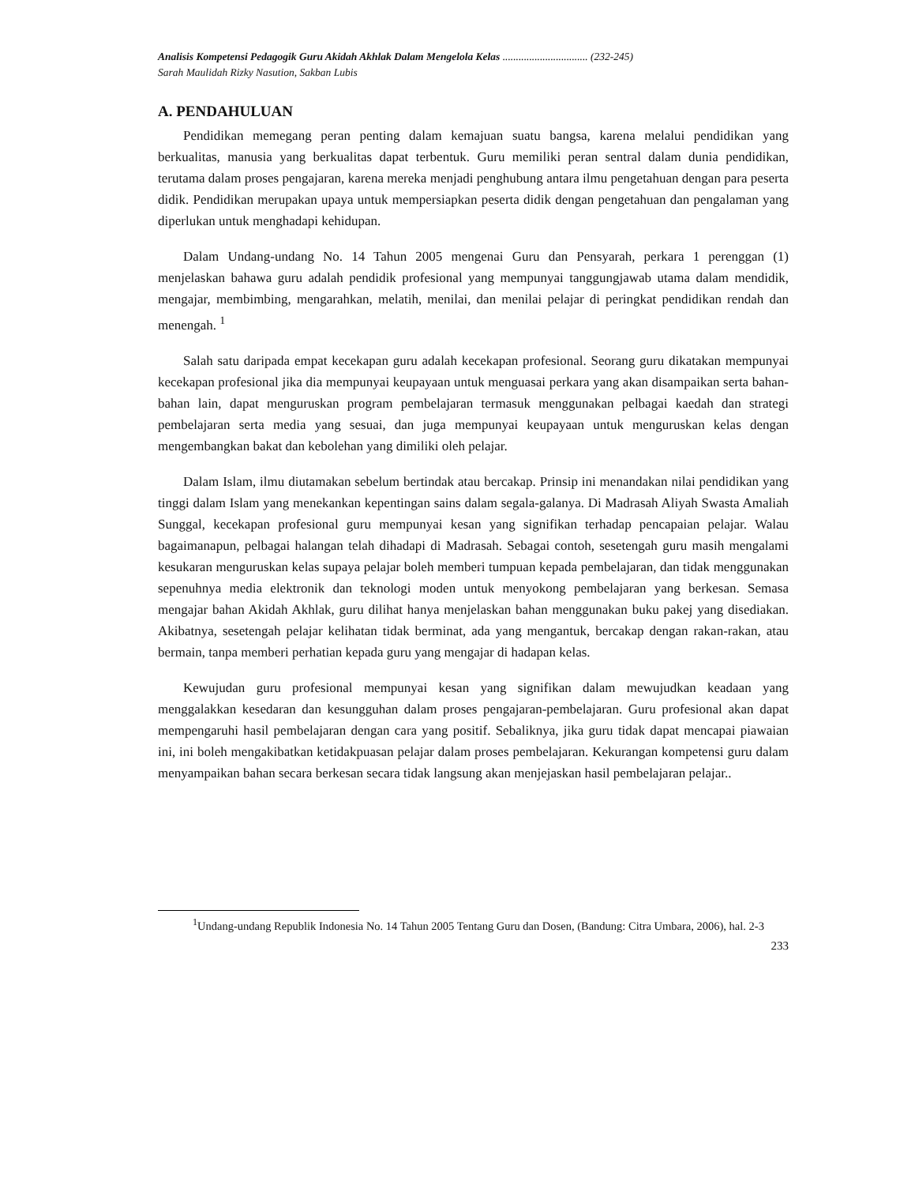Analisis Kompetensi Pedagogik Guru Akidah Akhlak Dalam Mengelola Kelas ................................ (232-245)
Sarah Maulidah Rizky Nasution, Sakban Lubis
A. PENDAHULUAN
Pendidikan memegang peran penting dalam kemajuan suatu bangsa, karena melalui pendidikan yang berkualitas, manusia yang berkualitas dapat terbentuk. Guru memiliki peran sentral dalam dunia pendidikan, terutama dalam proses pengajaran, karena mereka menjadi penghubung antara ilmu pengetahuan dengan para peserta didik. Pendidikan merupakan upaya untuk mempersiapkan peserta didik dengan pengetahuan dan pengalaman yang diperlukan untuk menghadapi kehidupan.
Dalam Undang-undang No. 14 Tahun 2005 mengenai Guru dan Pensyarah, perkara 1 perenggan (1) menjelaskan bahawa guru adalah pendidik profesional yang mempunyai tanggungjawab utama dalam mendidik, mengajar, membimbing, mengarahkan, melatih, menilai, dan menilai pelajar di peringkat pendidikan rendah dan menengah. <sup>1</sup>
Salah satu daripada empat kecekapan guru adalah kecekapan profesional. Seorang guru dikatakan mempunyai kecekapan profesional jika dia mempunyai keupayaan untuk menguasai perkara yang akan disampaikan serta bahan-bahan lain, dapat menguruskan program pembelajaran termasuk menggunakan pelbagai kaedah dan strategi pembelajaran serta media yang sesuai, dan juga mempunyai keupayaan untuk menguruskan kelas dengan mengembangkan bakat dan kebolehan yang dimiliki oleh pelajar.
Dalam Islam, ilmu diutamakan sebelum bertindak atau bercakap. Prinsip ini menandakan nilai pendidikan yang tinggi dalam Islam yang menekankan kepentingan sains dalam segala-galanya. Di Madrasah Aliyah Swasta Amaliah Sunggal, kecekapan profesional guru mempunyai kesan yang signifikan terhadap pencapaian pelajar. Walau bagaimanapun, pelbagai halangan telah dihadapi di Madrasah. Sebagai contoh, sesetengah guru masih mengalami kesukaran menguruskan kelas supaya pelajar boleh memberi tumpuan kepada pembelajaran, dan tidak menggunakan sepenuhnya media elektronik dan teknologi moden untuk menyokong pembelajaran yang berkesan. Semasa mengajar bahan Akidah Akhlak, guru dilihat hanya menjelaskan bahan menggunakan buku pakej yang disediakan. Akibatnya, sesetengah pelajar kelihatan tidak berminat, ada yang mengantuk, bercakap dengan rakan-rakan, atau bermain, tanpa memberi perhatian kepada guru yang mengajar di hadapan kelas.
Kewujudan guru profesional mempunyai kesan yang signifikan dalam mewujudkan keadaan yang menggalakkan kesedaran dan kesungguhan dalam proses pengajaran-pembelajaran. Guru profesional akan dapat mempengaruhi hasil pembelajaran dengan cara yang positif. Sebaliknya, jika guru tidak dapat mencapai piawaian ini, ini boleh mengakibatkan ketidakpuasan pelajar dalam proses pembelajaran. Kekurangan kompetensi guru dalam menyampaikan bahan secara berkesan secara tidak langsung akan menjejaskan hasil pembelajaran pelajar..
<sup>1</sup> Undang-undang Republik Indonesia No. 14 Tahun 2005 Tentang Guru dan Dosen, (Bandung: Citra Umbara, 2006), hal. 2-3
233